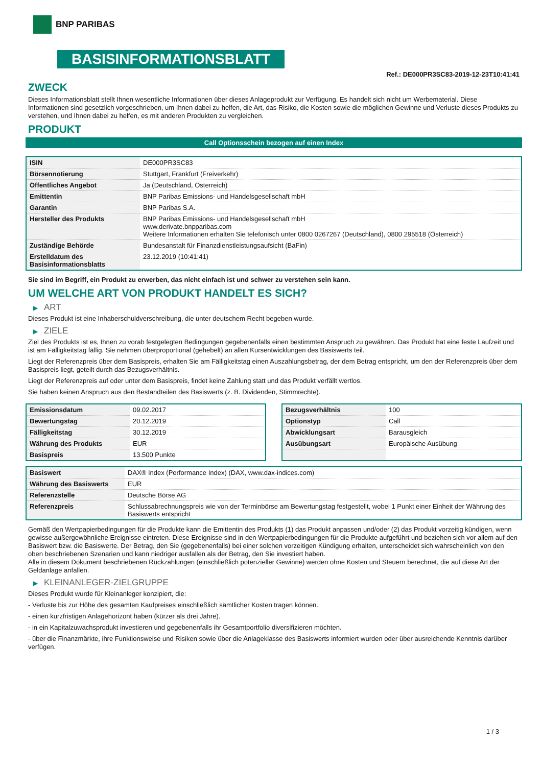BNP PARIBAS
BASISINFORMATIONSBLATT
Ref.: DE000PR3SC83-2019-12-23T10:41:41
ZWECK
Dieses Informationsblatt stellt Ihnen wesentliche Informationen über dieses Anlageprodukt zur Verfügung. Es handelt sich nicht um Werbematerial. Diese Informationen sind gesetzlich vorgeschrieben, um Ihnen dabei zu helfen, die Art, das Risiko, die Kosten sowie die möglichen Gewinne und Verluste dieses Produkts zu verstehen, und Ihnen dabei zu helfen, es mit anderen Produkten zu vergleichen.
PRODUKT
Call Optionsschein bezogen auf einen Index
| ISIN | DE000PR3SC83 |
| Börsennotierung | Stuttgart, Frankfurt (Freiverkehr) |
| Öffentliches Angebot | Ja (Deutschland, Österreich) |
| Emittentin | BNP Paribas Emissions- und Handelsgesellschaft mbH |
| Garantin | BNP Paribas S.A. |
| Hersteller des Produkts | BNP Paribas Emissions- und Handelsgesellschaft mbH www.derivate.bnpparibas.com Weitere Informationen erhalten Sie telefonisch unter 0800 0267267 (Deutschland), 0800 295518 (Österreich) |
| Zuständige Behörde | Bundesanstalt für Finanzdienstleistungsaufsicht (BaFin) |
| Erstelldatum des Basisinformationsblatts | 23.12.2019 (10:41:41) |
Sie sind im Begriff, ein Produkt zu erwerben, das nicht einfach ist und schwer zu verstehen sein kann.
UM WELCHE ART VON PRODUKT HANDELT ES SICH?
▶ ART
Dieses Produkt ist eine Inhaberschuldverschreibung, die unter deutschem Recht begeben wurde.
▶ ZIELE
Ziel des Produkts ist es, Ihnen zu vorab festgelegten Bedingungen gegebenenfalls einen bestimmten Anspruch zu gewähren. Das Produkt hat eine feste Laufzeit und ist am Fälligkeitstag fällig. Sie nehmen überproportional (gehebelt) an allen Kursentwicklungen des Basiswerts teil.
Liegt der Referenzpreis über dem Basispreis, erhalten Sie am Fälligkeitstag einen Auszahlungsbetrag, der dem Betrag entspricht, um den der Referenzpreis über dem Basispreis liegt, geteilt durch das Bezugsverhältnis.
Liegt der Referenzpreis auf oder unter dem Basispreis, findet keine Zahlung statt und das Produkt verfällt wertlos.
Sie haben keinen Anspruch aus den Bestandteilen des Basiswerts (z. B. Dividenden, Stimmrechte).
| Emissionsdatum | 09.02.2017 |
| Bewertungstag | 20.12.2019 |
| Fälligkeitstag | 30.12.2019 |
| Währung des Produkts | EUR |
| Basispreis | 13.500 Punkte |
| Bezugsverhältnis | 100 |
| Optionstyp | Call |
| Abwicklungsart | Barausgleich |
| Ausübungsart | Europäische Ausübung |
| Basiswert | DAX® Index (Performance Index) (DAX, www.dax-indices.com) |
| Währung des Basiswerts | EUR |
| Referenzstelle | Deutsche Börse AG |
| Referenzpreis | Schlussabrechnungspreis wie von der Terminbörse am Bewertungstag festgestellt, wobei 1 Punkt einer Einheit der Währung des Basiswerts entspricht |
Gemäß den Wertpapierbedingungen für die Produkte kann die Emittentin des Produkts (1) das Produkt anpassen und/oder (2) das Produkt vorzeitig kündigen, wenn gewisse außergewöhnliche Ereignisse eintreten. Diese Ereignisse sind in den Wertpapierbedingungen für die Produkte aufgeführt und beziehen sich vor allem auf den Basiswert bzw. die Basiswerte. Der Betrag, den Sie (gegebenenfalls) bei einer solchen vorzeitigen Kündigung erhalten, unterscheidet sich wahrscheinlich von den oben beschriebenen Szenarien und kann niedriger ausfallen als der Betrag, den Sie investiert haben.
Alle in diesem Dokument beschriebenen Rückzahlungen (einschließlich potenzieller Gewinne) werden ohne Kosten und Steuern berechnet, die auf diese Art der Geldanlage anfallen.
▶ KLEINANLEGER-ZIELGRUPPE
Dieses Produkt wurde für Kleinanleger konzipiert, die:
- Verluste bis zur Höhe des gesamten Kaufpreises einschließlich sämtlicher Kosten tragen können.
- einen kurzfristigen Anlagehorizont haben (kürzer als drei Jahre).
- in ein Kapitalzuwachsprodukt investieren und gegebenenfalls ihr Gesamtportfolio diversifizieren möchten.
- über die Finanzmärkte, ihre Funktionsweise und Risiken sowie über die Anlageklasse des Basiswerts informiert wurden oder über ausreichende Kenntnis darüber verfügen.
1 / 3